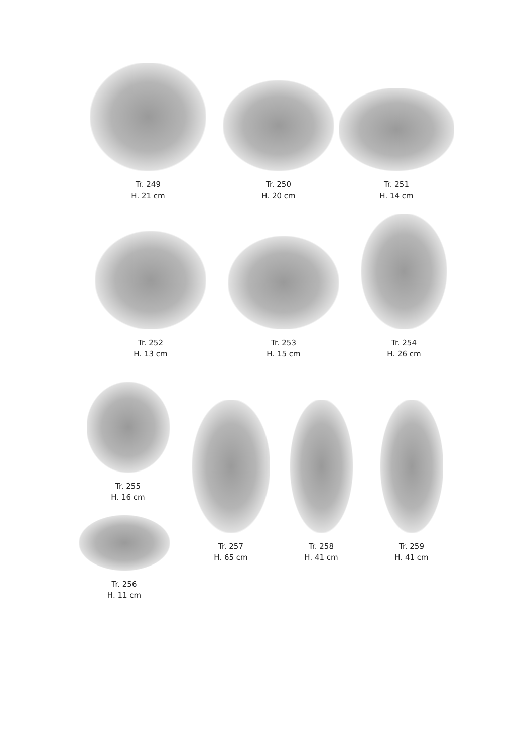Tr. 249
H. 21 cm
Tr. 250
H. 20 cm
Tr. 251
H. 14 cm
Tr. 252
H. 13 cm
Tr. 253
H. 15 cm
Tr. 254
H. 26 cm
Tr. 255
H. 16 cm
Tr. 256
H. 11 cm
Tr. 257
H. 65 cm
Tr. 258
H. 41 cm
Tr. 259
H. 41 cm